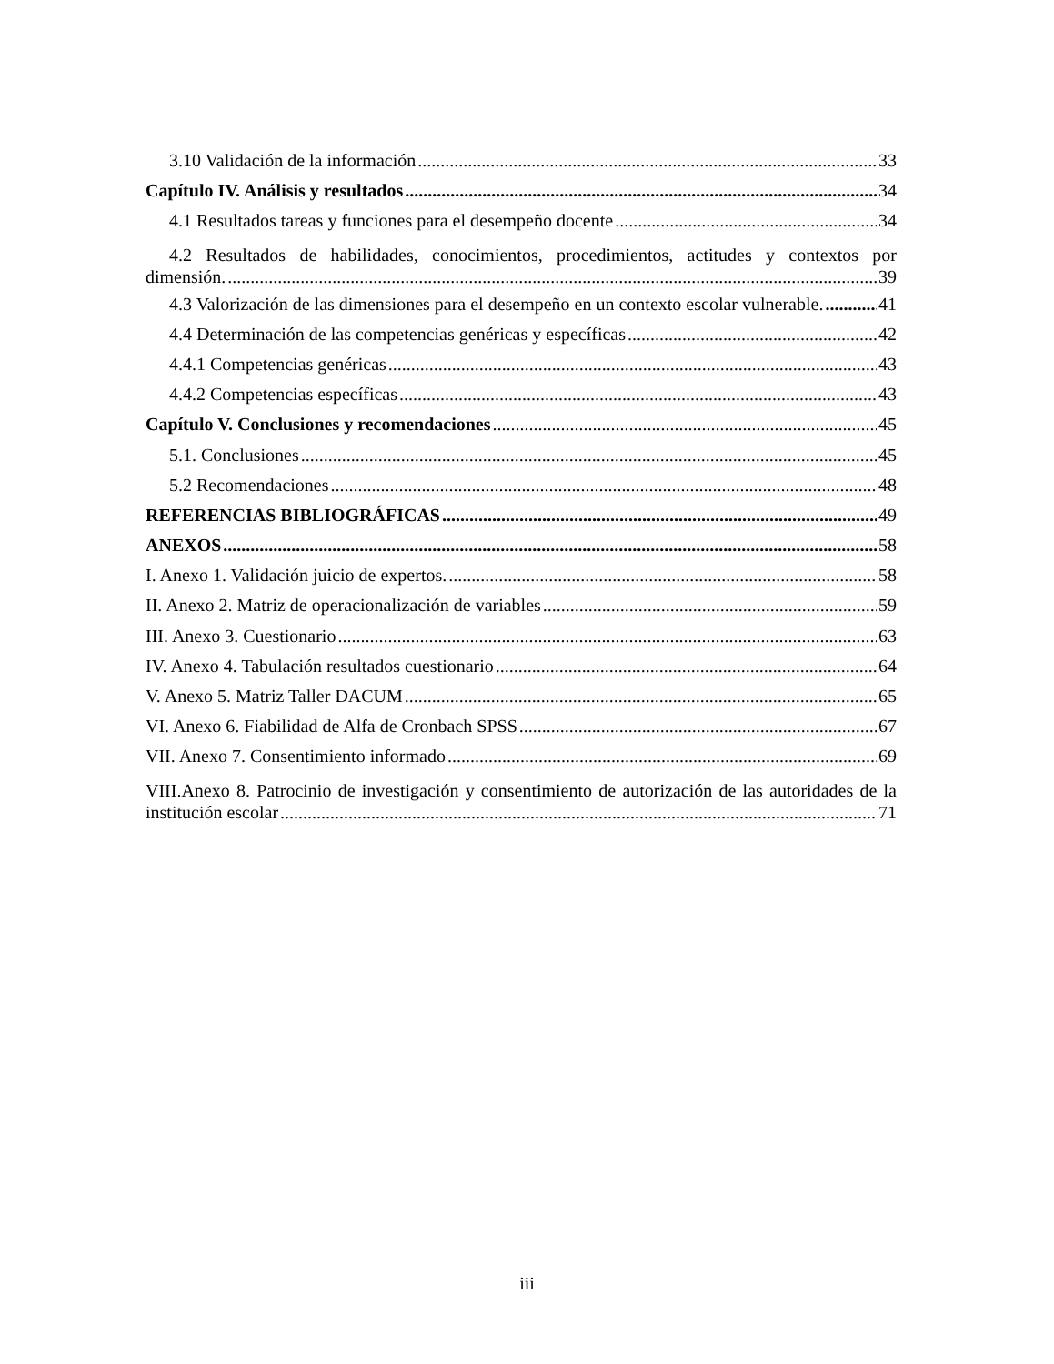3.10 Validación de la información 33
Capítulo IV. Análisis y resultados 34
4.1 Resultados tareas y funciones para el desempeño docente 34
4.2 Resultados de habilidades, conocimientos, procedimientos, actitudes y contextos por
dimensión. 39
4.3 Valorización de las dimensiones para el desempeño en un contexto escolar vulnerable. 41
4.4 Determinación de las competencias genéricas y específicas 42
4.4.1 Competencias genéricas 43
4.4.2 Competencias específicas 43
Capítulo V. Conclusiones y recomendaciones 45
5.1. Conclusiones 45
5.2 Recomendaciones 48
REFERENCIAS BIBLIOGRÁFICAS 49
ANEXOS 58
I. Anexo 1. Validación juicio de expertos. 58
II. Anexo 2. Matriz de operacionalización de variables 59
III. Anexo 3. Cuestionario 63
IV. Anexo 4. Tabulación resultados cuestionario 64
V. Anexo 5. Matriz Taller DACUM 65
VI. Anexo 6. Fiabilidad de Alfa de Cronbach SPSS 67
VII. Anexo 7. Consentimiento informado 69
VIII.Anexo 8. Patrocinio de investigación y consentimiento de autorización de las autoridades de la
institución escolar 71
iii